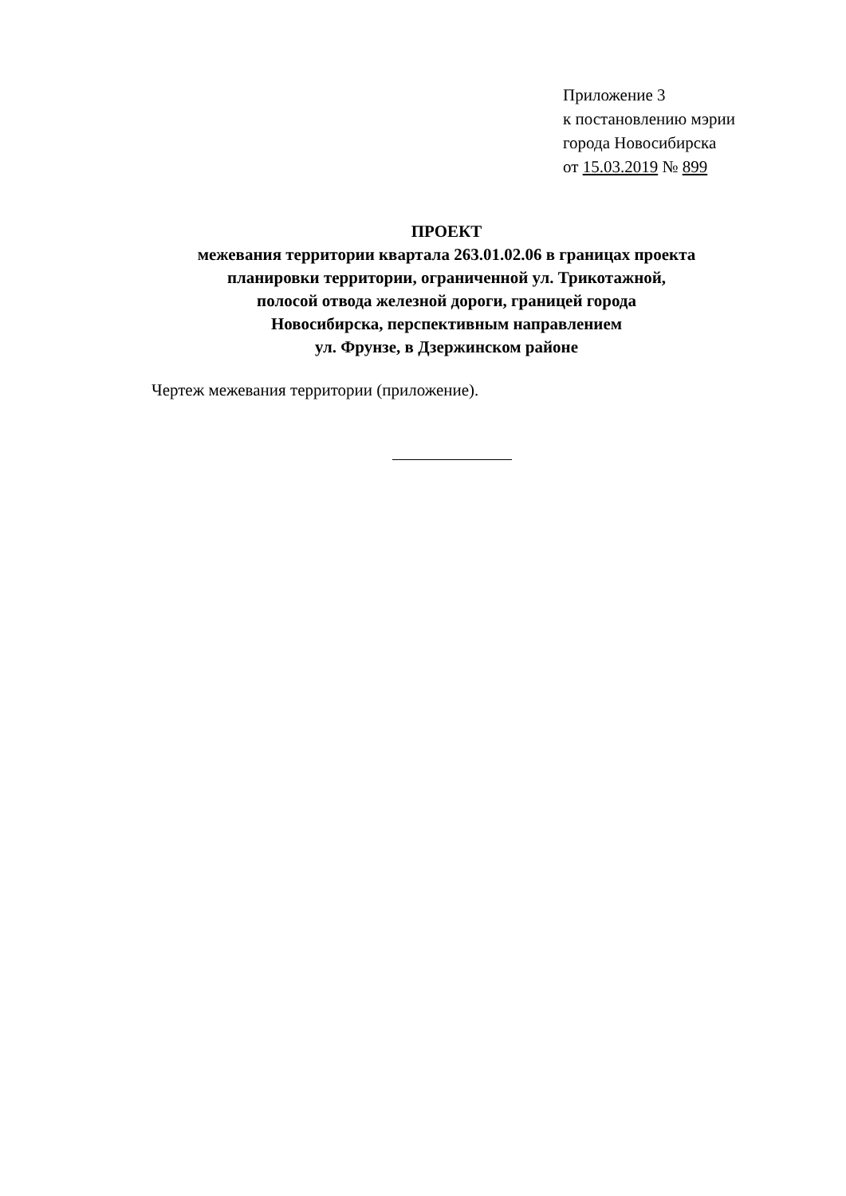Приложение 3
к постановлению мэрии
города Новосибирска
от 15.03.2019 № 899
ПРОЕКТ
межевания территории квартала 263.01.02.06 в границах проекта
планировки территории, ограниченной ул. Трикотажной,
полосой отвода железной дороги, границей города
Новосибирска, перспективным направлением
ул. Фрунзе, в Дзержинском районе
Чертеж межевания территории (приложение).